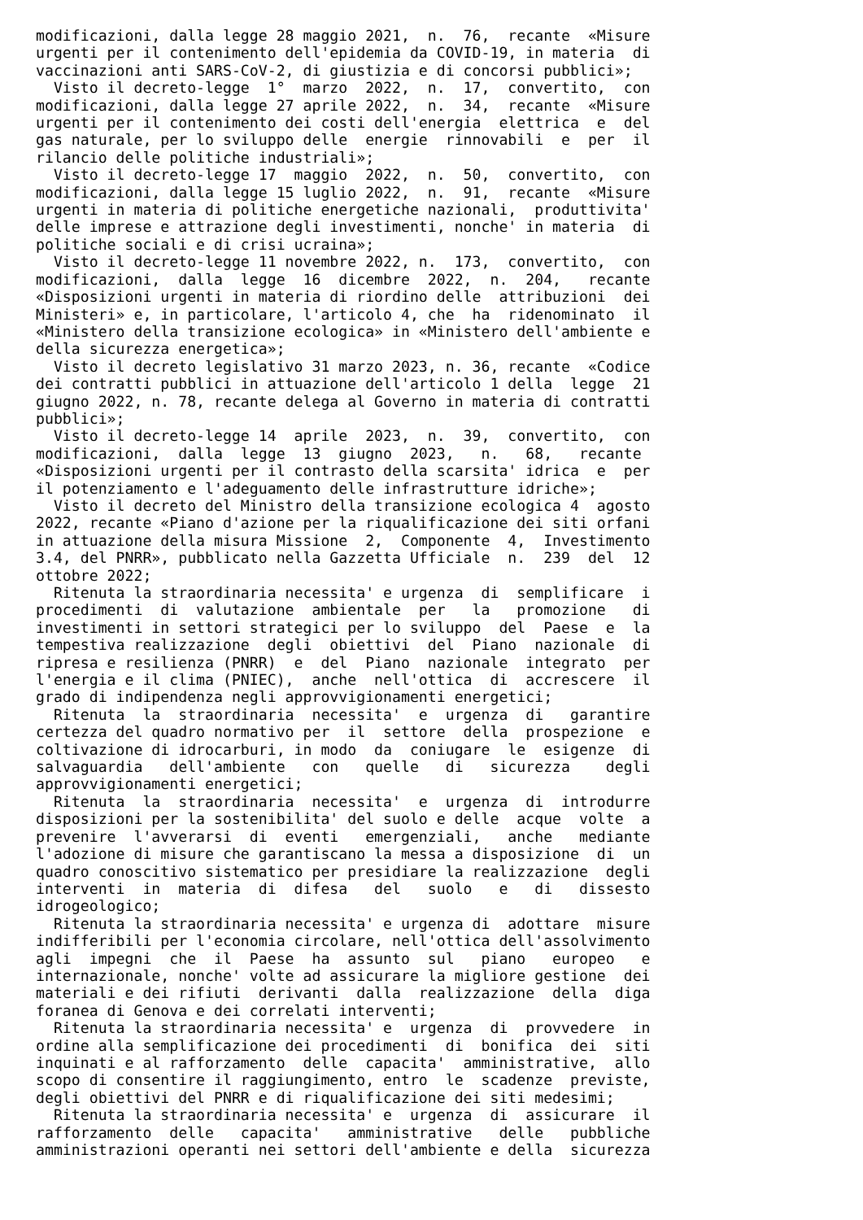modificazioni, dalla legge 28 maggio 2021,  n.  76,  recante  «Misure
urgenti per il contenimento dell'epidemia da COVID-19, in materia  di
vaccinazioni anti SARS-CoV-2, di giustizia e di concorsi pubblici»;
  Visto il decreto-legge  1°  marzo  2022,  n.  17,  convertito,  con
modificazioni, dalla legge 27 aprile 2022,  n.  34,  recante  «Misure
urgenti per il contenimento dei costi dell'energia  elettrica  e  del
gas naturale, per lo sviluppo delle  energie  rinnovabili  e  per  il
rilancio delle politiche industriali»;
  Visto il decreto-legge 17  maggio  2022,  n.  50,  convertito,  con
modificazioni, dalla legge 15 luglio 2022,  n.  91,  recante  «Misure
urgenti in materia di politiche energetiche nazionali,  produttivita'
delle imprese e attrazione degli investimenti, nonche' in materia  di
politiche sociali e di crisi ucraina»;
  Visto il decreto-legge 11 novembre 2022, n.  173,  convertito,  con
modificazioni,  dalla  legge  16  dicembre  2022,  n.  204,   recante
«Disposizioni urgenti in materia di riordino delle  attribuzioni  dei
Ministeri» e, in particolare, l'articolo 4, che  ha  ridenominato  il
«Ministero della transizione ecologica» in «Ministero dell'ambiente e
della sicurezza energetica»;
  Visto il decreto legislativo 31 marzo 2023, n. 36, recante  «Codice
dei contratti pubblici in attuazione dell'articolo 1 della  legge  21
giugno 2022, n. 78, recante delega al Governo in materia di contratti
pubblici»;
  Visto il decreto-legge 14  aprile  2023,  n.  39,  convertito,  con
modificazioni,  dalla  legge  13  giugno  2023,   n.   68,   recante
«Disposizioni urgenti per il contrasto della scarsita' idrica  e  per
il potenziamento e l'adeguamento delle infrastrutture idriche»;
  Visto il decreto del Ministro della transizione ecologica 4  agosto
2022, recante «Piano d'azione per la riqualificazione dei siti orfani
in attuazione della misura Missione  2,  Componente  4,  Investimento
3.4, del PNRR», pubblicato nella Gazzetta Ufficiale  n.  239  del  12
ottobre 2022;
  Ritenuta la straordinaria necessita' e urgenza  di  semplificare  i
procedimenti  di  valutazione  ambientale  per   la   promozione   di
investimenti in settori strategici per lo sviluppo  del  Paese  e  la
tempestiva realizzazione  degli  obiettivi  del  Piano  nazionale  di
ripresa e resilienza (PNRR)  e  del  Piano  nazionale  integrato  per
l'energia e il clima (PNIEC),  anche  nell'ottica  di  accrescere  il
grado di indipendenza negli approvvigionamenti energetici;
  Ritenuta  la  straordinaria  necessita'  e  urgenza  di   garantire
certezza del quadro normativo per  il  settore  della  prospezione  e
coltivazione di idrocarburi, in modo  da  coniugare  le  esigenze  di
salvaguardia   dell'ambiente   con   quelle   di   sicurezza    degli
approvvigionamenti energetici;
  Ritenuta  la  straordinaria  necessita'  e  urgenza  di  introdurre
disposizioni per la sostenibilita' del suolo e delle  acque  volte  a
prevenire  l'avverarsi  di  eventi   emergenziali,   anche   mediante
l'adozione di misure che garantiscano la messa a disposizione  di  un
quadro conoscitivo sistematico per presidiare la realizzazione  degli
interventi  in  materia  di  difesa   del   suolo   e   di   dissesto
idrogeologico;
  Ritenuta la straordinaria necessita' e urgenza di  adottare  misure
indifferibili per l'economia circolare, nell'ottica dell'assolvimento
agli  impegni  che  il  Paese  ha  assunto  sul   piano   europeo   e
internazionale, nonche' volte ad assicurare la migliore gestione  dei
materiali e dei rifiuti  derivanti  dalla  realizzazione  della  diga
foranea di Genova e dei correlati interventi;
  Ritenuta la straordinaria necessita' e  urgenza  di  provvedere  in
ordine alla semplificazione dei procedimenti  di  bonifica  dei  siti
inquinati e al rafforzamento  delle  capacita'  amministrative,  allo
scopo di consentire il raggiungimento, entro  le  scadenze  previste,
degli obiettivi del PNRR e di riqualificazione dei siti medesimi;
  Ritenuta la straordinaria necessita' e  urgenza  di  assicurare  il
rafforzamento  delle   capacita'   amministrative   delle   pubbliche
amministrazioni operanti nei settori dell'ambiente e della  sicurezza